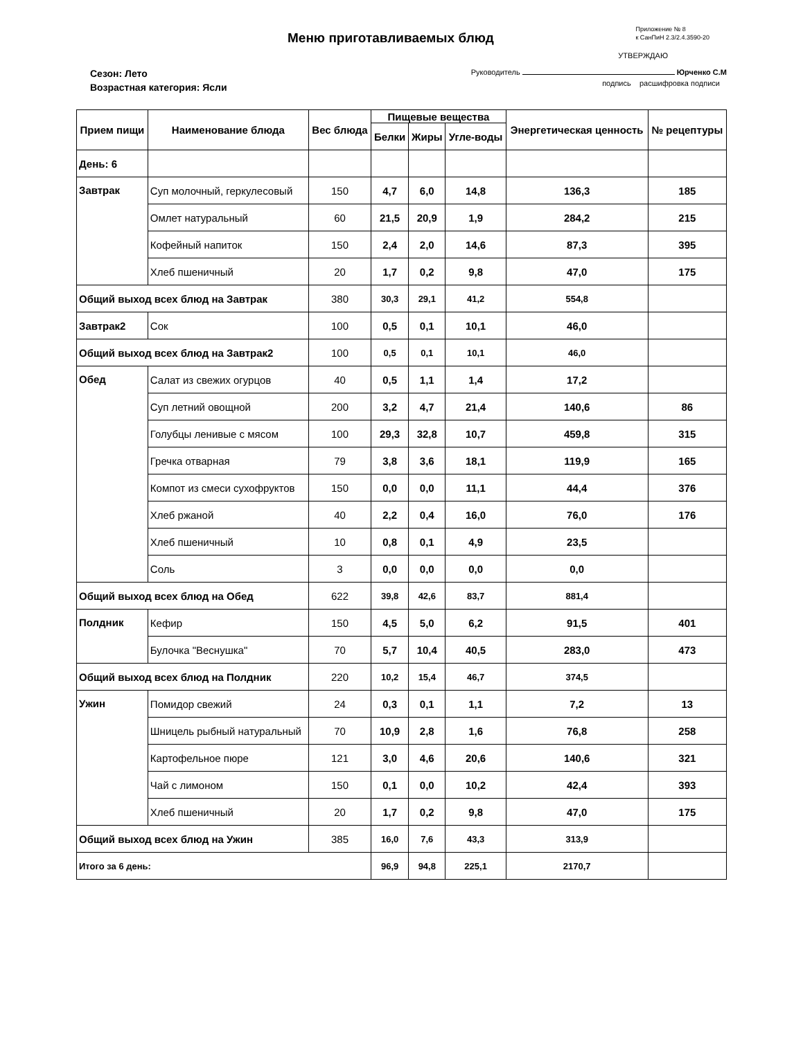Меню приготавливаемых блюд
Приложение № 8
к СанПиН 2.3/2.4.3590-20
Сезон: Лето
Возрастная категория: Ясли
УТВЕРЖДАЮ
Руководитель Юрченко С.М
подпись расшифровка подписи
| Прием пищи | Наименование блюда | Вес блюда | Пищевые вещества | | | Энергетическая ценность | № рецептуры |
| --- | --- | --- | --- | --- | --- | --- | --- |
| | | | Белки | Жиры | Угле-воды | | |
| День: 6 | | | | | | | |
| Завтрак | Суп молочный, геркулесовый | 150 | 4,7 | 6,0 | 14,8 | 136,3 | 185 |
| | Омлет натуральный | 60 | 21,5 | 20,9 | 1,9 | 284,2 | 215 |
| | Кофейный напиток | 150 | 2,4 | 2,0 | 14,6 | 87,3 | 395 |
| | Хлеб пшеничный | 20 | 1,7 | 0,2 | 9,8 | 47,0 | 175 |
| Общий выход всех блюд на Завтрак | | 380 | 30,3 | 29,1 | 41,2 | 554,8 | |
| Завтрак2 | Сок | 100 | 0,5 | 0,1 | 10,1 | 46,0 | |
| Общий выход всех блюд на Завтрак2 | | 100 | 0,5 | 0,1 | 10,1 | 46,0 | |
| Обед | Салат из свежих огурцов | 40 | 0,5 | 1,1 | 1,4 | 17,2 | |
| | Суп летний овощной | 200 | 3,2 | 4,7 | 21,4 | 140,6 | 86 |
| | Голубцы ленивые с мясом | 100 | 29,3 | 32,8 | 10,7 | 459,8 | 315 |
| | Гречка отварная | 79 | 3,8 | 3,6 | 18,1 | 119,9 | 165 |
| | Компот из смеси сухофруктов | 150 | 0,0 | 0,0 | 11,1 | 44,4 | 376 |
| | Хлеб ржаной | 40 | 2,2 | 0,4 | 16,0 | 76,0 | 176 |
| | Хлеб пшеничный | 10 | 0,8 | 0,1 | 4,9 | 23,5 | |
| | Соль | 3 | 0,0 | 0,0 | 0,0 | 0,0 | |
| Общий выход всех блюд на Обед | | 622 | 39,8 | 42,6 | 83,7 | 881,4 | |
| Полдник | Кефир | 150 | 4,5 | 5,0 | 6,2 | 91,5 | 401 |
| | Булочка "Веснушка" | 70 | 5,7 | 10,4 | 40,5 | 283,0 | 473 |
| Общий выход всех блюд на Полдник | | 220 | 10,2 | 15,4 | 46,7 | 374,5 | |
| Ужин | Помидор свежий | 24 | 0,3 | 0,1 | 1,1 | 7,2 | 13 |
| | Шницель рыбный натуральный | 70 | 10,9 | 2,8 | 1,6 | 76,8 | 258 |
| | Картофельное пюре | 121 | 3,0 | 4,6 | 20,6 | 140,6 | 321 |
| | Чай с лимоном | 150 | 0,1 | 0,0 | 10,2 | 42,4 | 393 |
| | Хлеб пшеничный | 20 | 1,7 | 0,2 | 9,8 | 47,0 | 175 |
| Общий выход всех блюд на Ужин | | 385 | 16,0 | 7,6 | 43,3 | 313,9 | |
| Итого за 6 день: | | | 96,9 | 94,8 | 225,1 | 2170,7 | |